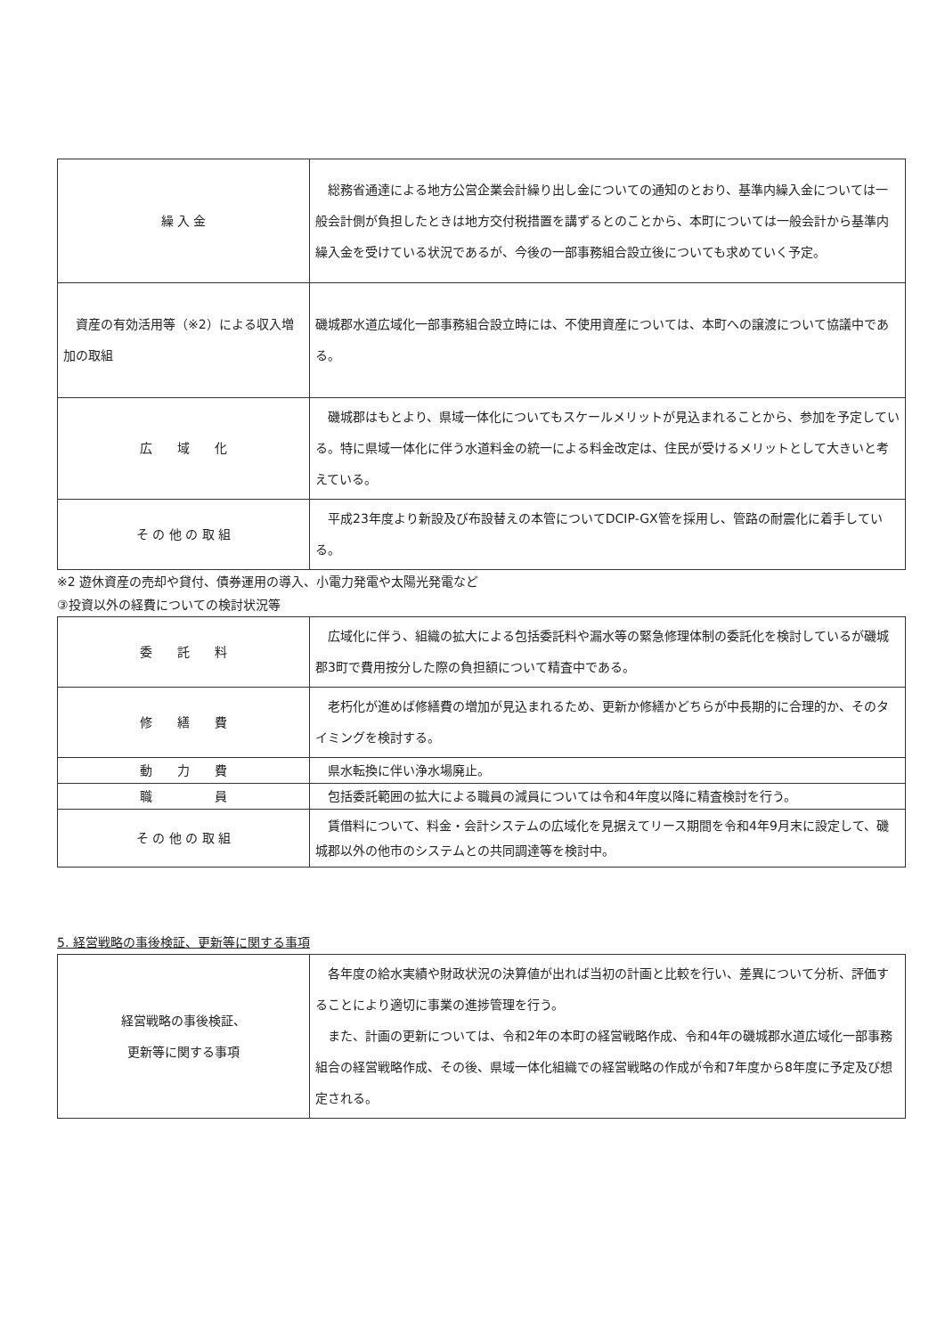| 繰 入 金 | 総務省通達による地方公営企業会計繰り出し金についての通知のとおり、基準内繰入金については一般会計側が負担したときは地方交付税措置を講ずるとのことから、本町については一般会計から基準内繰入金を受けている状況であるが、今後の一部事務組合設立後についても求めていく予定。 |
| 資産の有効活用等（※2）による収入増加の取組 | 磯城郡水道広域化一部事務組合設立時には、不使用資産については、本町への譲渡について協議中である。 |
| 広 域 化 | 磯城郡はもとより、県域一体化についてもスケールメリットが見込まれることから、参加を予定している。特に県域一体化に伴う水道料金の統一による料金改定は、住民が受けるメリットとして大きいと考えている。 |
| そ の 他 の 取 組 | 平成23年度より新設及び布設替えの本管についてDCIP-GX管を採用し、管路の耐震化に着手している。 |
※2 遊休資産の売却や貸付、債券運用の導入、小電力発電や太陽光発電など
③投資以外の経費についての検討状況等
| 委 託 料 | 広域化に伴う、組織の拡大による包括委託料や漏水等の緊急修理体制の委託化を検討しているが磯城郡3町で費用按分した際の負担額について精査中である。 |
| 修 繕 費 | 老朽化が進めば修繕費の増加が見込まれるため、更新か修繕かどちらが中長期的に合理的か、そのタイミングを検討する。 |
| 動 力 費 | 県水転換に伴い浄水場廃止。 |
| 職 員 | 包括委託範囲の拡大による職員の減員については令和4年度以降に精査検討を行う。 |
| そ の 他 の 取 組 | 賃借料について、料金・会計システムの広域化を見据えてリース期間を令和4年9月末に設定して、磯城郡以外の他市のシステムとの共同調達等を検討中。 |
5. 経営戦略の事後検証、更新等に関する事項
| 経営戦略の事後検証、 更新等に関する事項 | 各年度の給水実績や財政状況の決算値が出れば当初の計画と比較を行い、差異について分析、評価することにより適切に事業の進捗管理を行う。 また、計画の更新については、令和2年の本町の経営戦略作成、令和4年の磯城郡水道広域化一部事務組合の経営戦略作成、その後、県域一体化組織での経営戦略の作成が令和7年度から8年度に予定及び想定される。 |